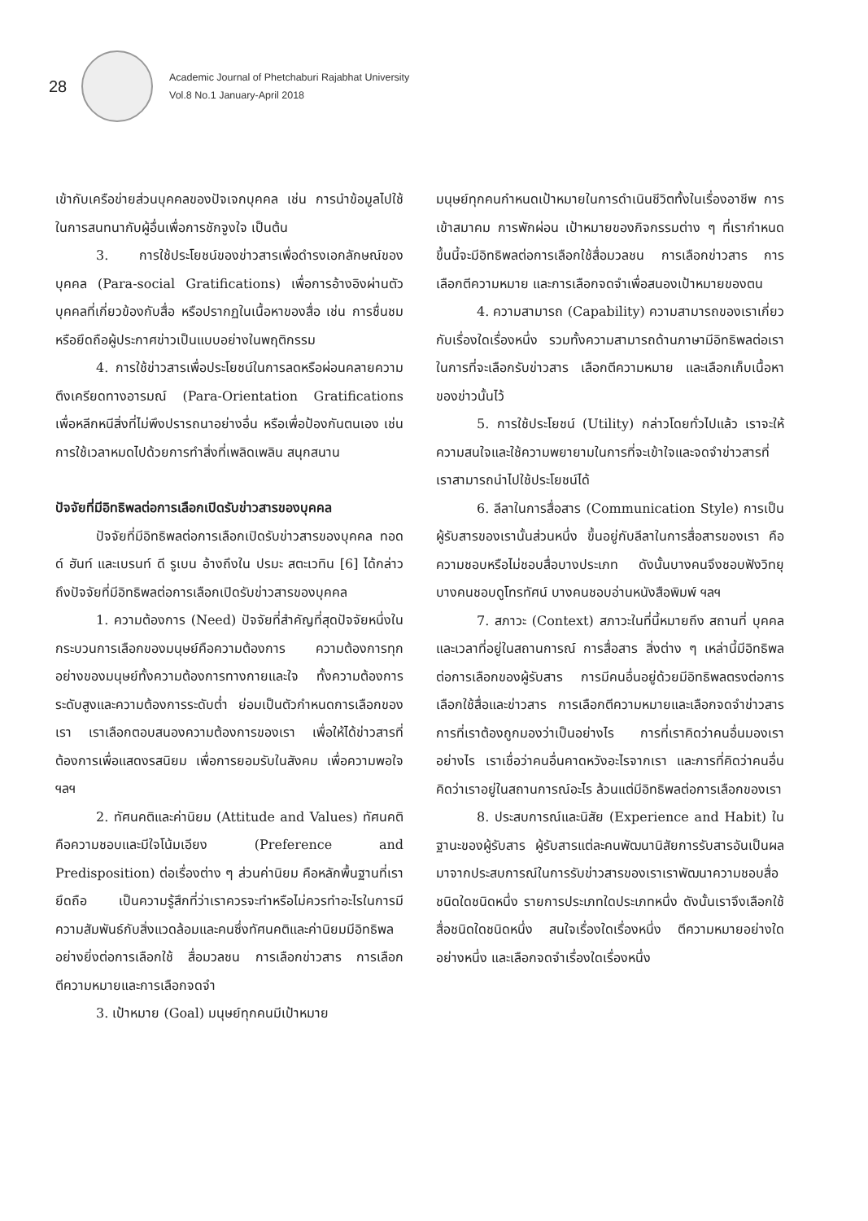28
Academic Journal of Phetchaburi Rajabhat University
Vol.8 No.1 January-April 2018
เข้ากับเครือข่ายส่วนบุคคลของปัจเจกบุคคล เช่น การนำข้อมูลไปใช้ในการสนทนากับผู้อื่นเพื่อการชักจูงใจ เป็นต้น
3. การใช้ประโยชน์ของข่าวสารเพื่อดำรงเอกลักษณ์ของบุคคล (Para-social Gratifications) เพื่อการอ้างอิงผ่านตัวบุคคลที่เกี่ยวข้องกับสื่อ หรือปรากฏในเนื้อหาของสื่อ เช่น การชื่นชม หรือยึดถือผู้ประกาศข่าวเป็นแบบอย่างในพฤติกรรม
4. การใช้ข่าวสารเพื่อประโยชน์ในการลดหรือผ่อนคลายความตึงเครียดทางอารมณ์ (Para-Orientation Gratifications เพื่อหลีกหนีสิ่งที่ไม่พึงปรารถนาอย่างอื่น หรือเพื่อป้องกันตนเอง เช่น การใช้เวลาหมดไปด้วยการทำสิ่งที่เพลิดเพลิน สนุกสนาน
ปัจจัยที่มีอิทธิพลต่อการเลือกเปิดรับข่าวสารของบุคคล
ปัจจัยที่มีอิทธิพลต่อการเลือกเปิดรับข่าวสารของบุคคล ทอดด์ ฮันท์ และเบรนท์ ดี รูเบน อ้างถึงใน ปรมะ สตะเวทิน [6] ได้กล่าวถึงปัจจัยที่มีอิทธิพลต่อการเลือกเปิดรับข่าวสารของบุคคล
1. ความต้องการ (Need) ปัจจัยที่สำคัญที่สุดปัจจัยหนึ่งในกระบวนการเลือกของมนุษย์คือความต้องการ ความต้องการทุกอย่างของมนุษย์ทั้งความต้องการทางกายและใจ ทั้งความต้องการระดับสูงและความต้องการระดับต่ำ ย่อมเป็นตัวกำหนดการเลือกของเรา เราเลือกตอบสนองความต้องการของเรา เพื่อให้ได้ข่าวสารที่ต้องการเพื่อแสดงรสนิยม เพื่อการยอมรับในสังคม เพื่อความพอใจ ฯลฯ
2. ทัศนคติและค่านิยม (Attitude and Values) ทัศนคติ คือความชอบและมีใจโน้มเอียง (Preference and Predisposition) ต่อเรื่องต่าง ๆ ส่วนค่านิยม คือหลักพื้นฐานที่เรายึดถือ เป็นความรู้สึกที่ว่าเราควรจะทำหรือไม่ควรทำอะไรในการมีความสัมพันธ์กับสิ่งแวดล้อมและคนซึ่งทัศนคติและค่านิยมมีอิทธิพลอย่างยิ่งต่อการเลือกใช้ สื่อมวลชน การเลือกข่าวสาร การเลือกตีความหมายและการเลือกจดจำ
3. เป้าหมาย (Goal) มนุษย์ทุกคนมีเป้าหมาย
มนุษย์ทุกคนกำหนดเป้าหมายในการดำเนินชีวิตทั้งในเรื่องอาชีพ การเข้าสมาคม การพักผ่อน เป้าหมายของกิจกรรมต่าง ๆ ที่เรากำหนดขึ้นนี้จะมีอิทธิพลต่อการเลือกใช้สื่อมวลชน การเลือกข่าวสาร การเลือกตีความหมาย และการเลือกจดจำเพื่อสนองเป้าหมายของตน
4. ความสามารถ (Capability) ความสามารถของเราเกี่ยวกับเรื่องใดเรื่องหนึ่ง รวมทั้งความสามารถด้านภาษามีอิทธิพลต่อเราในการที่จะเลือกรับข่าวสาร เลือกตีความหมาย และเลือกเก็บเนื้อหาของข่าวนั้นไว้
5. การใช้ประโยชน์ (Utility) กล่าวโดยทั่วไปแล้ว เราจะให้ความสนใจและใช้ความพยายามในการที่จะเข้าใจและจดจำข่าวสารที่เราสามารถนำไปใช้ประโยชน์ได้
6. ลีลาในการสื่อสาร (Communication Style) การเป็นผู้รับสารของเรานั้นส่วนหนึ่ง ขึ้นอยู่กับลีลาในการสื่อสารของเรา คือ ความชอบหรือไม่ชอบสื่อบางประเภท ดังนั้นบางคนจึงชอบฟังวิทยุ บางคนชอบดูโทรทัศน์ บางคนชอบอ่านหนังสือพิมพ์ ฯลฯ
7. สภาวะ (Context) สภาวะในที่นี้หมายถึง สถานที่ บุคคล และเวลาที่อยู่ในสถานการณ์ การสื่อสาร สิ่งต่าง ๆ เหล่านี้มีอิทธิพลต่อการเลือกของผู้รับสาร การมีคนอื่นอยู่ด้วยมีอิทธิพลตรงต่อการเลือกใช้สื่อและข่าวสาร การเลือกตีความหมายและเลือกจดจำข่าวสาร การที่เราต้องถูกมองว่าเป็นอย่างไร การที่เราคิดว่าคนอื่นมองเราอย่างไร เราเชื่อว่าคนอื่นคาดหวังอะไรจากเรา และการที่คิดว่าคนอื่นคิดว่าเราอยู่ในสถานการณ์อะไร ล้วนแต่มีอิทธิพลต่อการเลือกของเรา
8. ประสบการณ์และนิสัย (Experience and Habit) ในฐานะของผู้รับสาร ผู้รับสารแต่ละคนพัฒนานิสัยการรับสารอันเป็นผลมาจากประสบการณ์ในการรับข่าวสารของเราเราพัฒนาความชอบสื่อชนิดใดชนิดหนึ่ง รายการประเภทใดประเภทหนึ่ง ดังนั้นเราจึงเลือกใช้สื่อชนิดใดชนิดหนึ่ง สนใจเรื่องใดเรื่องหนึ่ง ตีความหมายอย่างใดอย่างหนึ่ง และเลือกจดจำเรื่องใดเรื่องหนึ่ง